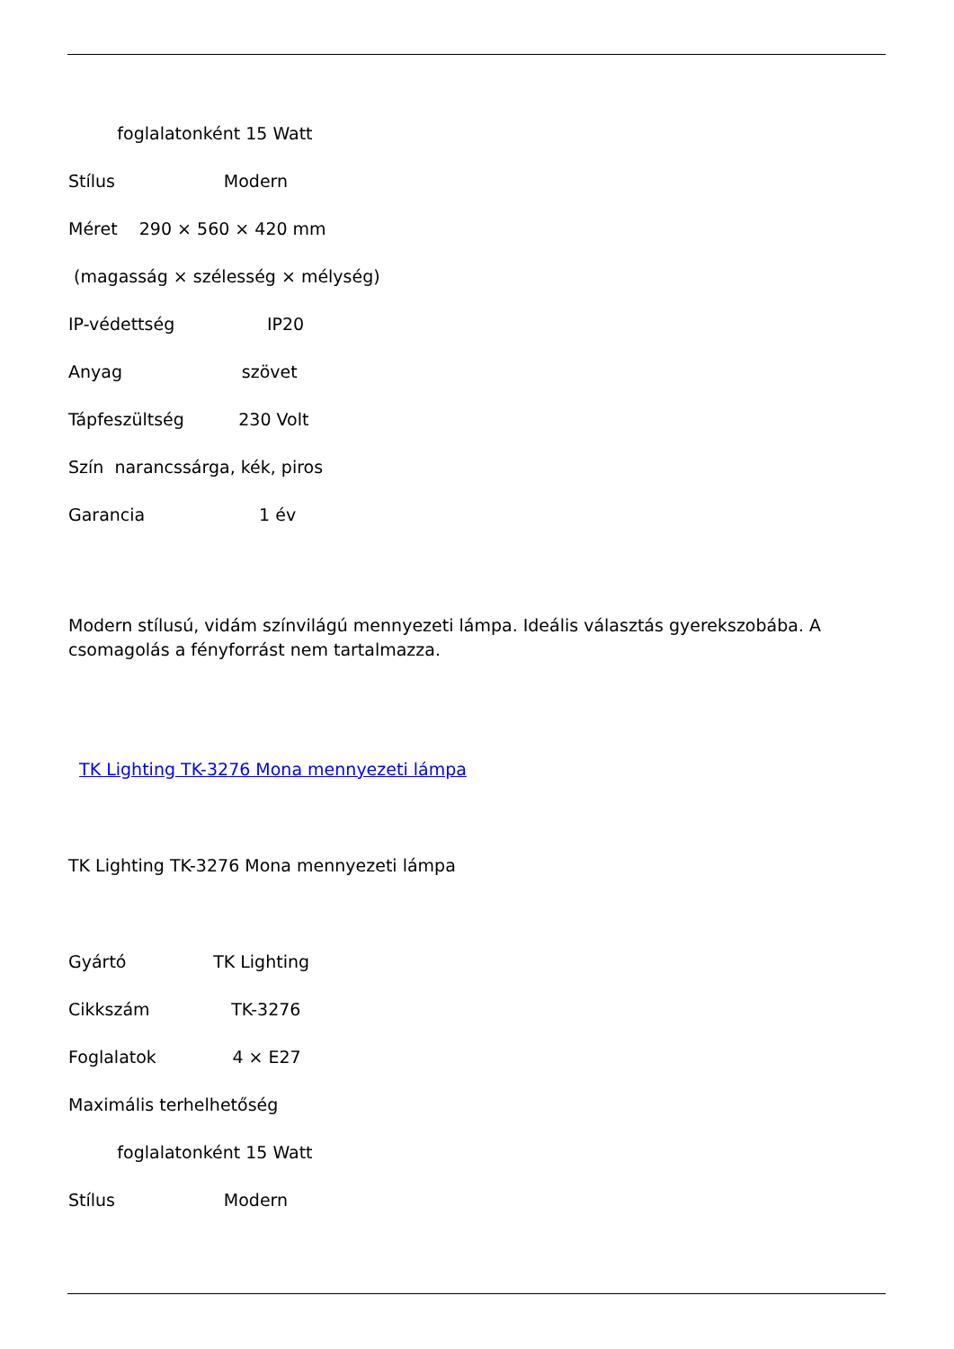foglalatonként 15 Watt
Stílus Modern
Méret 290 × 560 × 420 mm
(magasság × szélesség × mélység)
IP-védettség IP20
Anyag szövet
Tápfeszültség 230 Volt
Szín narancssárga, kék, piros
Garancia 1 év
Modern stílusú, vidám színvilágú mennyezeti lámpa. Ideális választás gyerekszobába. A csomagolás a fényforrást nem tartalmazza.
TK Lighting TK-3276 Mona mennyezeti lámpa
TK Lighting TK-3276 Mona mennyezeti lámpa
Gyártó TK Lighting
Cikkszám TK-3276
Foglalatok 4 × E27
Maximális terhelhetőség
foglalatonként 15 Watt
Stílus Modern